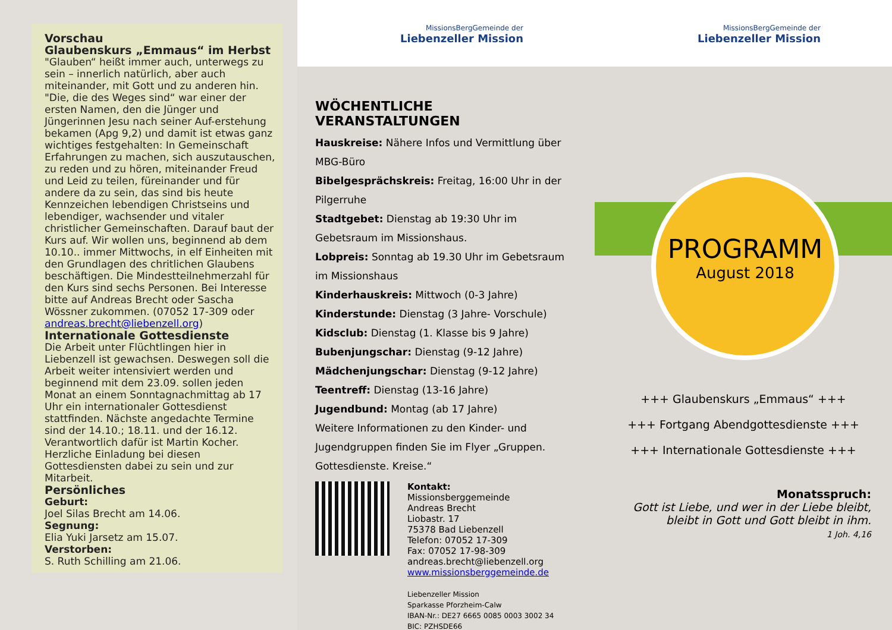Vorschau
Glaubenskurs „Emmaus“ im Herbst
"Glauben“ heißt immer auch, unterwegs zu sein – innerlich natürlich, aber auch miteinander, mit Gott und zu anderen hin. "Die, die des Weges sind“ war einer der ersten Namen, den die Jünger und Jüngerinnen Jesu nach seiner Auf-erstehung bekamen (Apg 9,2) und damit ist etwas ganz wichtiges festgehalten: In Gemeinschaft Erfahrungen zu machen, sich auszutauschen, zu reden und zu hören, miteinander Freud und Leid zu teilen, füreinander und für andere da zu sein, das sind bis heute Kennzeichen lebendigen Christseins und lebendiger, wachsender und vitaler christlicher Gemeinschaften. Darauf baut der Kurs auf. Wir wollen uns, beginnend ab dem 10.10.. immer Mittwochs, in elf Einheiten mit den Grundlagen des chritlichen Glaubens beschäftigen. Die Mindestteilnehmerzahl für den Kurs sind sechs Personen. Bei Interesse bitte auf Andreas Brecht oder Sascha Wössner zukommen. (07052 17-309 oder andreas.brecht@liebenzell.org)
Internationale Gottesdienste
Die Arbeit unter Flüchtlingen hier in Liebenzell ist gewachsen. Deswegen soll die Arbeit weiter intensiviert werden und beginnend mit dem 23.09. sollen jeden Monat an einem Sonntagnachmittag ab 17 Uhr ein internationaler Gottesdienst stattfinden. Nächste angedachte Termine sind der 14.10.; 18.11. und der 16.12. Verantwortlich dafür ist Martin Kocher. Herzliche Einladung bei diesen Gottesdiensten dabei zu sein und zur Mitarbeit.
Persönliches
Geburt:
Joel Silas Brecht am 14.06.
Segnung:
Elia Yuki Jarsetz am 15.07.
Verstorben:
S. Ruth Schilling am 21.06.
MissionsBergGemeinde der
Liebenzeller Mission
WÖCHENTLICHE VERANSTALTUNGEN
Hauskreise: Nähere Infos und Vermittlung über MBG-Büro
Bibelgesprächskreis: Freitag, 16:00 Uhr in der Pilgerruhe
Stadtgebet: Dienstag ab 19:30 Uhr im Gebetsraum im Missionshaus.
Lobpreis: Sonntag ab 19.30 Uhr im Gebetsraum im Missionshaus
Kinderhauskreis: Mittwoch (0-3 Jahre)
Kinderstunde: Dienstag (3 Jahre- Vorschule)
Kidsclub: Dienstag (1. Klasse bis 9 Jahre)
Bubenjungschar: Dienstag (9-12 Jahre)
Mädchenjungschar: Dienstag (9-12 Jahre)
Teentreff: Dienstag (13-16 Jahre)
Jugendbund: Montag (ab 17 Jahre)
Weitere Informationen zu den Kinder- und Jugendgruppen finden Sie im Flyer „Gruppen. Gottesdienste. Kreise.“
Kontakt:
Missionsberggemeinde
Andreas Brecht
Liobastr. 17
75378 Bad Liebenzell
Telefon: 07052 17-309
Fax: 07052 17-98-309
andreas.brecht@liebenzell.org
www.missionsberggemeinde.de
Liebenzeller Mission
Sparkasse Pforzheim-Calw
IBAN-Nr.: DE27 6665 0085 0003 3002 34
BIC: PZHSDE66
MissionsBergGemeinde der
Liebenzeller Mission
PROGRAMM
August 2018
+++ Glaubenskurs „Emmaus“ +++
+++ Fortgang Abendgottesdienste +++
+++ Internationale Gottesdienste +++
Monatsspruch:
Gott ist Liebe, und wer in der Liebe bleibt, bleibt in Gott und Gott bleibt in ihm.
1 Joh. 4,16